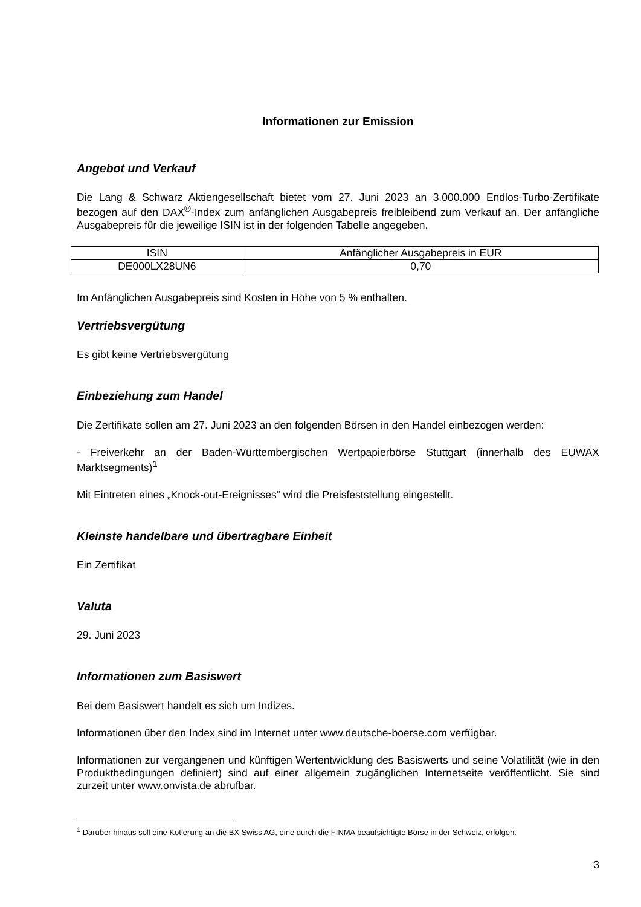Informationen zur Emission
Angebot und Verkauf
Die Lang & Schwarz Aktiengesellschaft bietet vom 27. Juni 2023 an 3.000.000 Endlos-Turbo-Zertifikate bezogen auf den DAX<sup>®</sup>-Index zum anfänglichen Ausgabepreis freibleibend zum Verkauf an. Der anfängliche Ausgabepreis für die jeweilige ISIN ist in der folgenden Tabelle angegeben.
| ISIN | Anfänglicher Ausgabepreis in EUR |
| DE000LX28UN6 | 0,70 |
Im Anfänglichen Ausgabepreis sind Kosten in Höhe von 5 % enthalten.
Vertriebsvergütung
Es gibt keine Vertriebsvergütung
Einbeziehung zum Handel
Die Zertifikate sollen am 27. Juni 2023 an den folgenden Börsen in den Handel einbezogen werden:
- Freiverkehr an der Baden-Württembergischen Wertpapierbörse Stuttgart (innerhalb des EUWAX Marktsegments)<sup>1</sup>
Mit Eintreten eines „Knock-out-Ereignisses“ wird die Preisfeststellung eingestellt.
Kleinste handelbare und übertragbare Einheit
Ein Zertifikat
Valuta
29. Juni 2023
Informationen zum Basiswert
Bei dem Basiswert handelt es sich um Indizes.
Informationen über den Index sind im Internet unter www.deutsche-boerse.com verfügbar.
Informationen zur vergangenen und künftigen Wertentwicklung des Basiswerts und seine Volatilität (wie in den Produktbedingungen definiert) sind auf einer allgemein zugänglichen Internetseite veröffentlicht. Sie sind zurzeit unter www.onvista.de abrufbar.
<sup>1</sup> Darüber hinaus soll eine Kotierung an die BX Swiss AG, eine durch die FINMA beaufsichtigte Börse in der Schweiz, erfolgen.
3